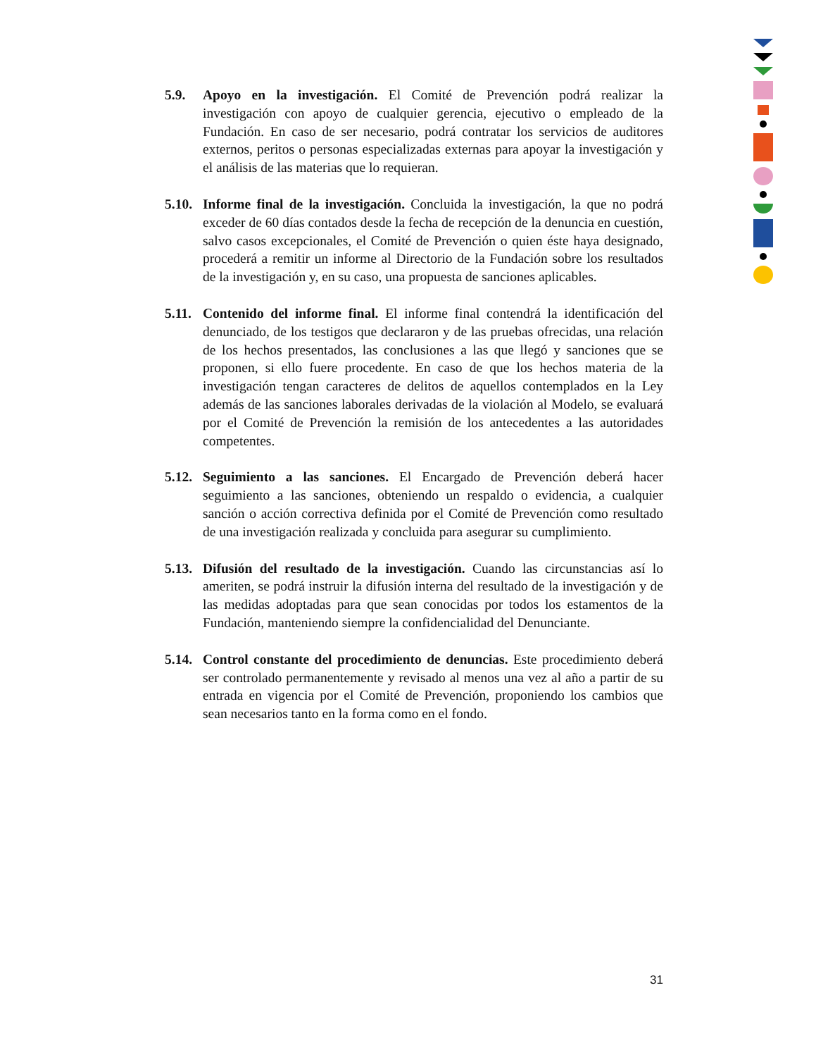5.9. Apoyo en la investigación. El Comité de Prevención podrá realizar la investigación con apoyo de cualquier gerencia, ejecutivo o empleado de la Fundación. En caso de ser necesario, podrá contratar los servicios de auditores externos, peritos o personas especializadas externas para apoyar la investigación y el análisis de las materias que lo requieran.
5.10.
Informe final de la investigación. Concluida la investigación, la que no podrá exceder de 60 días contados desde la fecha de recepción de la denuncia en cuestión, salvo casos excepcionales, el Comité de Prevención o quien éste haya designado, procederá a remitir un informe al Directorio de la Fundación sobre los resultados de la investigación y, en su caso, una propuesta de sanciones aplicables.
5.11.
Contenido del informe final. El informe final contendrá la identificación del denunciado, de los testigos que declararon y de las pruebas ofrecidas, una relación de los hechos presentados, las conclusiones a las que llegó y sanciones que se proponen, si ello fuere procedente. En caso de que los hechos materia de la investigación tengan caracteres de delitos de aquellos contemplados en la Ley además de las sanciones laborales derivadas de la violación al Modelo, se evaluará por el Comité de Prevención la remisión de los antecedentes a las autoridades competentes.
5.12.
Seguimiento a las sanciones. El Encargado de Prevención deberá hacer seguimiento a las sanciones, obteniendo un respaldo o evidencia, a cualquier sanción o acción correctiva definida por el Comité de Prevención como resultado de una investigación realizada y concluida para asegurar su cumplimiento.
5.13.
Difusión del resultado de la investigación. Cuando las circunstancias así lo ameriten, se podrá instruir la difusión interna del resultado de la investigación y de las medidas adoptadas para que sean conocidas por todos los estamentos de la Fundación, manteniendo siempre la confidencialidad del Denunciante.
5.14.
Control constante del procedimiento de denuncias. Este procedimiento deberá ser controlado permanentemente y revisado al menos una vez al año a partir de su entrada en vigencia por el Comité de Prevención, proponiendo los cambios que sean necesarios tanto en la forma como en el fondo.
31